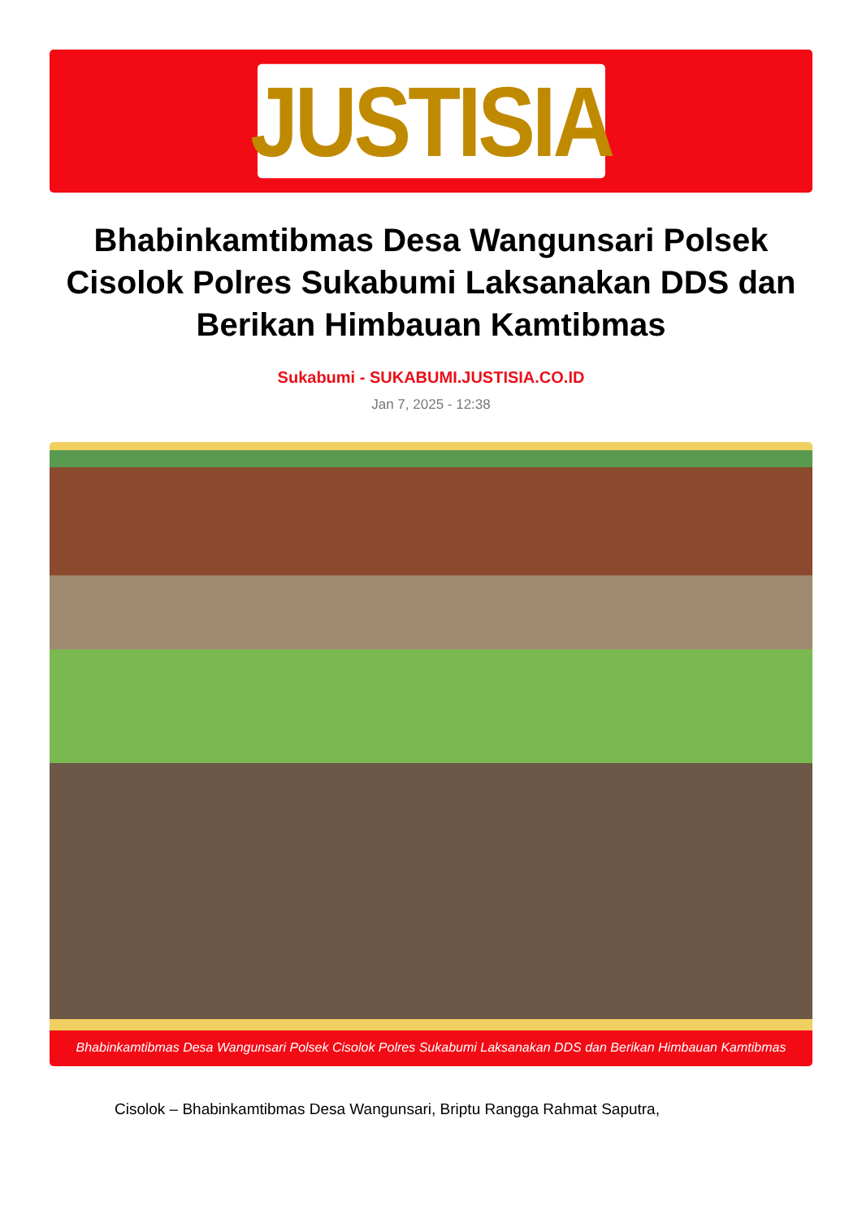JUSTISIA
Bhabinkamtibmas Desa Wangunsari Polsek Cisolok Polres Sukabumi Laksanakan DDS dan Berikan Himbauan Kamtibmas
Sukabumi - SUKABUMI.JUSTISIA.CO.ID
Jan 7, 2025 - 12:38
Bhabinkamtibmas Desa Wangunsari Polsek Cisolok Polres Sukabumi Laksanakan DDS dan Berikan Himbauan Kamtibmas
Cisolok – Bhabinkamtibmas Desa Wangunsari, Briptu Rangga Rahmat Saputra,